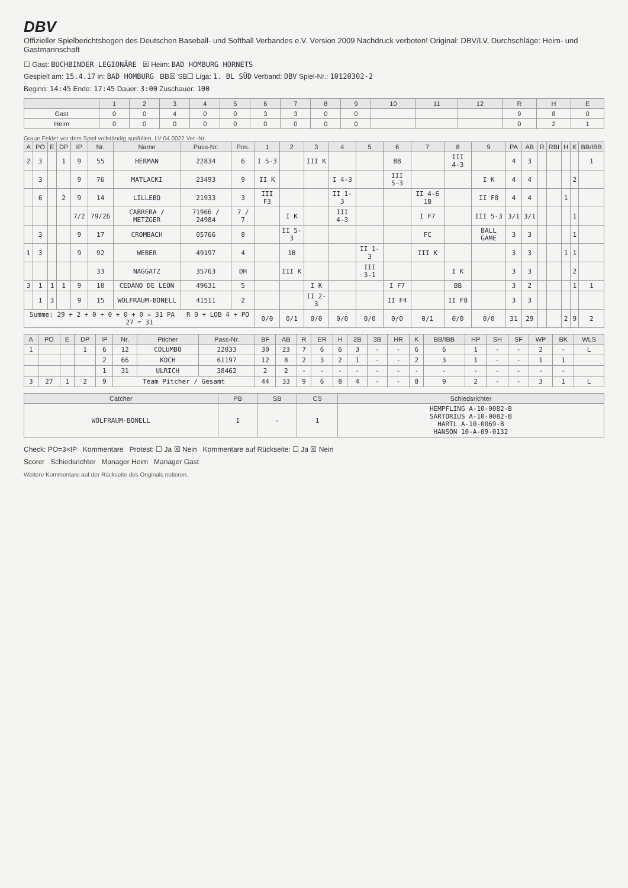DBV
Offizieller Spielberichtsbogen des Deutschen Baseball- und Softball Verbandes e.V. Version 2009 Nachdruck verboten! Original: DBV/LV, Durchschläge: Heim- und Gastmannschaft
☐ Gast: BUCHBINDER LEGIONÄRE ☒ Heim: BAD HOMBURG HORNETS
Gespielt am: 15.4.17 in: BAD HOMBURG BB☒ SB☐ Liga: 1. BL SÜD Verband: DBV Spiel-Nr.: 10120302-2
Beginn: 14:45 Ende: 17:45 Dauer: 3:00 Zuschauer: 100
| | 1 | 2 | 3 | 4 | 5 | 6 | 7 | 8 | 9 | 10 | 11 | 12 | R | H | E |
| --- | --- | --- | --- | --- | --- | --- | --- | --- | --- | --- | --- | --- | --- | --- | --- |
| Gast | 0 | 0 | 4 | 0 | 0 | 3 | 3 | 0 | 0 | | | | 9 | 8 | 0 |
| Heim | 0 | 0 | 0 | 0 | 0 | 0 | 0 | 0 | 0 | | | | 0 | 2 | 1 |
Graue Felder vor dem Spiel vollständig ausfüllen. LV 04 0022 Ver.-Nr.
| A | PO | E | DP | IP | Nr. | Name | Pass-Nr. | Pos. | 1 | 2 | 3 | 4 | 5 | 6 | 7 | 8 | 9 | PA | AB | R | RBI | H | K | BB/IBB |
| --- | --- | --- | --- | --- | --- | --- | --- | --- | --- | --- | --- | --- | --- | --- | --- | --- | --- | --- | --- | --- | --- | --- | --- | --- |
| 2 | 3 | | 1 | 9 | 55 | HERMAN | 22834 | 6 | I 5-3 | | III K | | | BB | | III 4-3 | | 4 | 3 | | | | | 1 |
| | 3 | | | 9 | 76 | MATLACKI | 23493 | 9 | II K | | | I 4-3 | | III 5-3 | | | I K | 4 | 4 | | | | 2 | |
| | 6 | | 2 | 9 | 14 | LILLEBO | 21933 | 3 | III F3 | | | II 1-3 | | | II 4-6 1B | | II F8 | 4 | 4 | | | 1 | | |
| | | | | 7/2 | 79/26 | CABRERA / METZGER | 71966 / 24984 | 7 / 7 | | I K | | III 4-3 | | | I F7 | | III 5-3 | 3/1 | 3/1 | | | | 1 | |
| | 3 | | | 9 | 17 | CROMBACH | 05766 | 8 | | II 5-3 | | | | | FC | | BALL GAME | 3 | 3 | | | | 1 | |
| 1 | 3 | | | 9 | 92 | WEBER | 49197 | 4 | | 1B | | | II 1-3 | | III K | | | 3 | 3 | | | 1 | 1 | |
| | | | | | 33 | NAGGATZ | 35763 | DH | | III K | | | III 3-1 | | | I K | | 3 | 3 | | | | 2 | |
| 3 | 1 | 1 | 1 | 9 | 18 | CEDANO DE LEON | 49631 | 5 | | | I K | | | I F7 | | BB | | 3 | 2 | | | | 1 | 1 |
| | 1 | 3 | | 9 | 15 | WOLFRAUM-BONELL | 41511 | 2 | | | II 2-3 | | | II F4 | | II F8 | | 3 | 3 | | | | | |
| Summe: 29 + 2 + 0 + 0 + 0 + 0 = 31 PA R 0 + LOB 4 + PO 27 = 31 | | | | | | | | | 0/0 | 0/1 | 0/0 | 0/0 | 0/0 | 0/0 | 0/1 | 0/0 | 0/0 | 31 | 29 | | | 2 | 9 | 2 |
| A | PO | E | DP | IP | Nr. | Pitcher | Pass-Nr. | BF | AB | R | ER | H | 2B | 3B | HR | K | BB/IBB | HP | SH | SF | WP | BK | WLS |
| --- | --- | --- | --- | --- | --- | --- | --- | --- | --- | --- | --- | --- | --- | --- | --- | --- | --- | --- | --- | --- | --- | --- | --- |
| 1 | | | 1 | 6 | 12 | COLUMBO | 22833 | 30 | 23 | 7 | 6 | 6 | 3 | - | - | 6 | 6 | 1 | - | - | 2 | - | L |
| | | | | 2 | 66 | KOCH | 61197 | 12 | 8 | 2 | 3 | 2 | 1 | - | - | 2 | 3 | 1 | - | - | 1 | 1 | |
| | | | | 1 | 31 | ULRICH | 38462 | 2 | 2 | - | - | - | - | - | - | - | - | - | - | - | - | - | |
| 3 | 27 | 1 | 2 | 9 | Team Pitcher / Gesamt | | | 44 | 33 | 9 | 6 | 8 | 4 | - | - | 8 | 9 | 2 | - | - | 3 | 1 | L |
| Catcher | PB | SB | CS | Schiedsrichter |
| --- | --- | --- | --- | --- |
| WOLFRAUM-BONELL | 1 | - | 1 | HEMPFLING A-10-0082-B SARTORIUS A-10-0082-B HARTL A-10-0069-B HANSON 10-A-09-0132 |
Check: PO=3×IP Kommentare Protest: ☐ Ja ☒ Nein Kommentare auf Rückseite: ☐ Ja ☒ Nein
Scorer Schiedsrichter Manager Heim Manager Gast
Weitere Kommentare auf der Rückseite des Originals notieren.